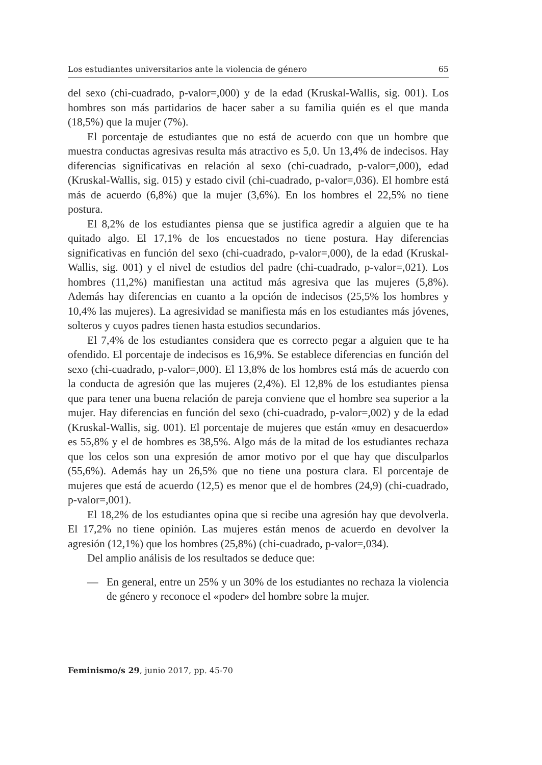Los estudiantes universitarios ante la violencia de género 65
del sexo (chi-cuadrado, p-valor=,000) y de la edad (Kruskal-Wallis, sig. 001). Los hombres son más partidarios de hacer saber a su familia quién es el que manda (18,5%) que la mujer (7%).
El porcentaje de estudiantes que no está de acuerdo con que un hombre que muestra conductas agresivas resulta más atractivo es 5,0. Un 13,4% de indecisos. Hay diferencias significativas en relación al sexo (chi-cuadrado, p-valor=,000), edad (Kruskal-Wallis, sig. 015) y estado civil (chi-cuadrado, p-valor=,036). El hombre está más de acuerdo (6,8%) que la mujer (3,6%). En los hombres el 22,5% no tiene postura.
El 8,2% de los estudiantes piensa que se justifica agredir a alguien que te ha quitado algo. El 17,1% de los encuestados no tiene postura. Hay diferencias significativas en función del sexo (chi-cuadrado, p-valor=,000), de la edad (Kruskal-Wallis, sig. 001) y el nivel de estudios del padre (chi-cuadrado, p-valor=,021). Los hombres (11,2%) manifiestan una actitud más agresiva que las mujeres (5,8%). Además hay diferencias en cuanto a la opción de indecisos (25,5% los hombres y 10,4% las mujeres). La agresividad se manifiesta más en los estudiantes más jóvenes, solteros y cuyos padres tienen hasta estudios secundarios.
El 7,4% de los estudiantes considera que es correcto pegar a alguien que te ha ofendido. El porcentaje de indecisos es 16,9%. Se establece diferencias en función del sexo (chi-cuadrado, p-valor=,000). El 13,8% de los hombres está más de acuerdo con la conducta de agresión que las mujeres (2,4%). El 12,8% de los estudiantes piensa que para tener una buena relación de pareja conviene que el hombre sea superior a la mujer. Hay diferencias en función del sexo (chi-cuadrado, p-valor=,002) y de la edad (Kruskal-Wallis, sig. 001). El porcentaje de mujeres que están «muy en desacuerdo» es 55,8% y el de hombres es 38,5%. Algo más de la mitad de los estudiantes rechaza que los celos son una expresión de amor motivo por el que hay que disculparlos (55,6%). Además hay un 26,5% que no tiene una postura clara. El porcentaje de mujeres que está de acuerdo (12,5) es menor que el de hombres (24,9) (chi-cuadrado, p-valor=,001).
El 18,2% de los estudiantes opina que si recibe una agresión hay que devolverla. El 17,2% no tiene opinión. Las mujeres están menos de acuerdo en devolver la agresión (12,1%) que los hombres (25,8%) (chi-cuadrado, p-valor=,034).
Del amplio análisis de los resultados se deduce que:
— En general, entre un 25% y un 30% de los estudiantes no rechaza la violencia de género y reconoce el «poder» del hombre sobre la mujer.
Feminismo/s 29, junio 2017, pp. 45-70